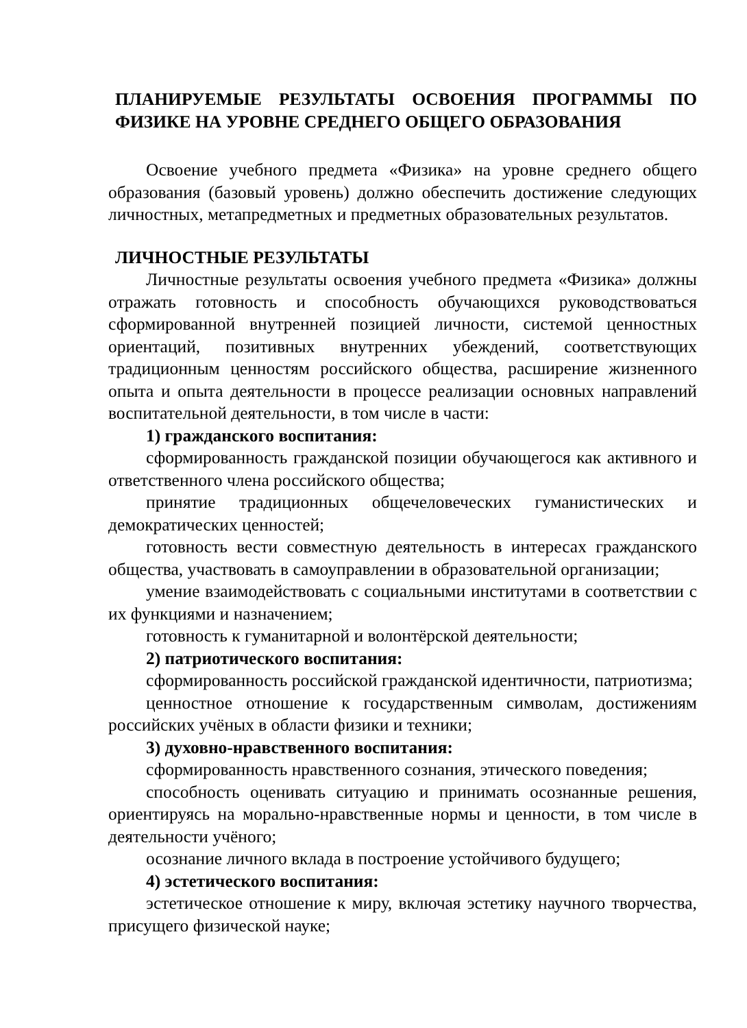ПЛАНИРУЕМЫЕ РЕЗУЛЬТАТЫ ОСВОЕНИЯ ПРОГРАММЫ ПО ФИЗИКЕ НА УРОВНЕ СРЕДНЕГО ОБЩЕГО ОБРАЗОВАНИЯ
Освоение учебного предмета «Физика» на уровне среднего общего образования (базовый уровень) должно обеспечить достижение следующих личностных, метапредметных и предметных образовательных результатов.
ЛИЧНОСТНЫЕ РЕЗУЛЬТАТЫ
Личностные результаты освоения учебного предмета «Физика» должны отражать готовность и способность обучающихся руководствоваться сформированной внутренней позицией личности, системой ценностных ориентаций, позитивных внутренних убеждений, соответствующих традиционным ценностям российского общества, расширение жизненного опыта и опыта деятельности в процессе реализации основных направлений воспитательной деятельности, в том числе в части:
1) гражданского воспитания:
сформированность гражданской позиции обучающегося как активного и ответственного члена российского общества;
принятие традиционных общечеловеческих гуманистических и демократических ценностей;
готовность вести совместную деятельность в интересах гражданского общества, участвовать в самоуправлении в образовательной организации;
умение взаимодействовать с социальными институтами в соответствии с их функциями и назначением;
готовность к гуманитарной и волонтёрской деятельности;
2) патриотического воспитания:
сформированность российской гражданской идентичности, патриотизма;
ценностное отношение к государственным символам, достижениям российских учёных в области физики и техники;
3) духовно-нравственного воспитания:
сформированность нравственного сознания, этического поведения;
способность оценивать ситуацию и принимать осознанные решения, ориентируясь на морально-нравственные нормы и ценности, в том числе в деятельности учёного;
осознание личного вклада в построение устойчивого будущего;
4) эстетического воспитания:
эстетическое отношение к миру, включая эстетику научного творчества, присущего физической науке;